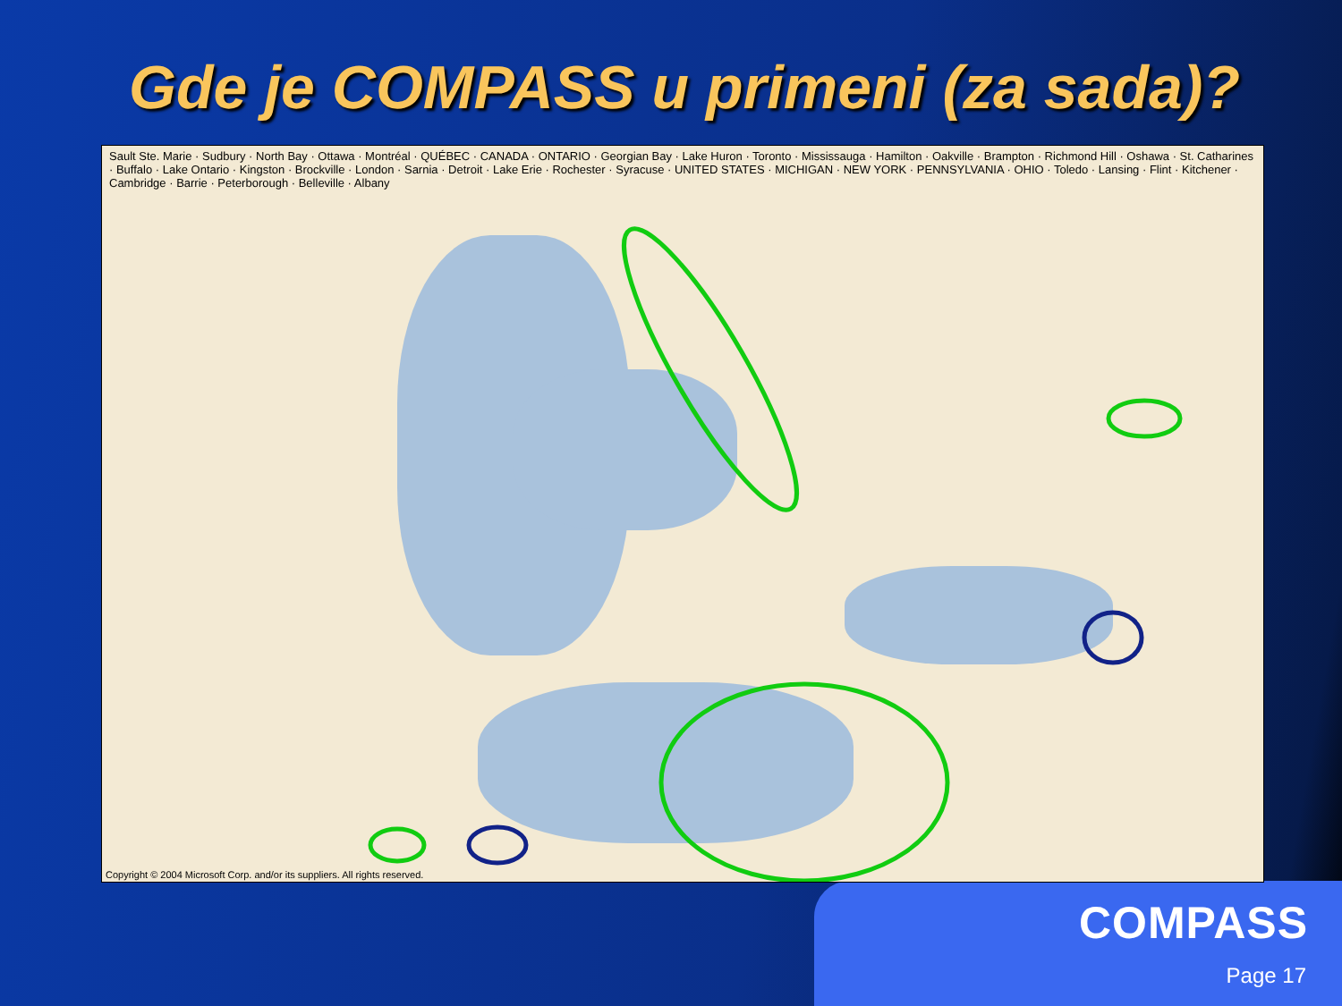Gde je COMPASS u primeni (za sada)?
Sault Ste. Marie · Sudbury · North Bay · Ottawa · Montréal · QUÉBEC · CANADA · ONTARIO · Georgian Bay · Lake Huron · Toronto · Mississauga · Hamilton · Oakville · Brampton · Richmond Hill · Oshawa · St. Catharines · Buffalo · Lake Ontario · Kingston · Brockville · London · Sarnia · Detroit · Lake Erie · Rochester · Syracuse · UNITED STATES · MICHIGAN · NEW YORK · PENNSYLVANIA · OHIO · Toledo · Lansing · Flint · Kitchener · Cambridge · Barrie · Peterborough · Belleville · Albany
Copyright © 2004 Microsoft Corp. and/or its suppliers. All rights reserved.
COMPASS
Page 17